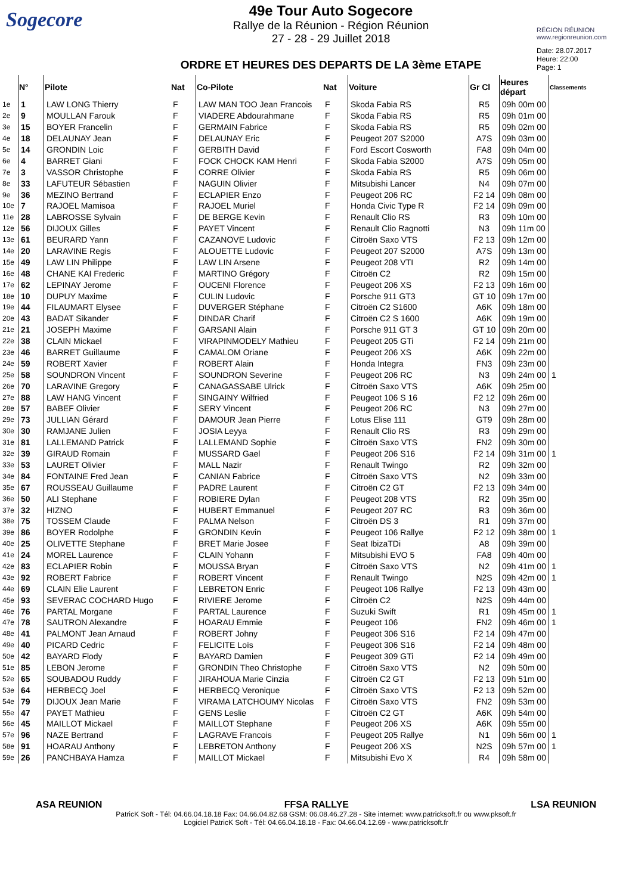Sogecore
49e Tour Auto Sogecore
Rallye de la Réunion - Région Réunion
27 - 28 - 29 Juillet 2018
ORDRE ET HEURES DES DEPARTS DE LA 3ème ETAPE
RÉGION RÉUNION
www.regionreunion.com
Date: 28.07.2017
Heure: 22:00
Page: 1
| | N° | Pilote | Nat | Co-Pilote | Nat | Voiture | Gr Cl | Heures départ | Classements |
| --- | --- | --- | --- | --- | --- | --- | --- | --- | --- |
| 1e | 1 | LAW LONG Thierry | F | LAW MAN TOO Jean Francois | F | Skoda Fabia RS | R5 | 09h 00m 00 | |
| 2e | 9 | MOULLAN Farouk | F | VIADERE Abdourahmane | F | Skoda Fabia RS | R5 | 09h 01m 00 | |
| 3e | 15 | BOYER Francelin | F | GERMAIN Fabrice | F | Skoda Fabia RS | R5 | 09h 02m 00 | |
| 4e | 18 | DELAUNAY Jean | F | DELAUNAY Eric | F | Peugeot 207 S2000 | A7S | 09h 03m 00 | |
| 5e | 14 | GRONDIN Loic | F | GERBITH David | F | Ford Escort Cosworth | FA8 | 09h 04m 00 | |
| 6e | 4 | BARRET Giani | F | FOCK CHOCK KAM Henri | F | Skoda Fabia S2000 | A7S | 09h 05m 00 | |
| 7e | 3 | VASSOR Christophe | F | CORRE Olivier | F | Skoda Fabia RS | R5 | 09h 06m 00 | |
| 8e | 33 | LAFUTEUR Sébastien | F | NAGUIN Olivier | F | Mitsubishi Lancer | N4 | 09h 07m 00 | |
| 9e | 36 | MEZINO Bertrand | F | ECLAPIER Enzo | F | Peugeot 206 RC | F2 14 | 09h 08m 00 | |
| 10e | 7 | RAJOEL Mamisoa | F | RAJOEL Muriel | F | Honda Civic Type R | F2 14 | 09h 09m 00 | |
| 11e | 28 | LABROSSE Sylvain | F | DE BERGE Kevin | F | Renault Clio RS | R3 | 09h 10m 00 | |
| 12e | 56 | DIJOUX Gilles | F | PAYET Vincent | F | Renault Clio Ragnotti | N3 | 09h 11m 00 | |
| 13e | 61 | BEURARD Yann | F | CAZANOVE Ludovic | F | Citroën Saxo VTS | F2 13 | 09h 12m 00 | |
| 14e | 20 | LARAVINE Regis | F | ALOUETTE Ludovic | F | Peugeot 207 S2000 | A7S | 09h 13m 00 | |
| 15e | 49 | LAW LIN Philippe | F | LAW LIN Arsene | F | Peugeot 208 VTI | R2 | 09h 14m 00 | |
| 16e | 48 | CHANE KAI Frederic | F | MARTINO Grégory | F | Citroën C2 | R2 | 09h 15m 00 | |
| 17e | 62 | LEPINAY Jerome | F | OUCENI Florence | F | Peugeot 206 XS | F2 13 | 09h 16m 00 | |
| 18e | 10 | DUPUY Maxime | F | CULIN Ludovic | F | Porsche 911 GT3 | GT 10 | 09h 17m 00 | |
| 19e | 44 | FILAUMART Elysee | F | DUVERGER Stéphane | F | Citroën C2 S1600 | A6K | 09h 18m 00 | |
| 20e | 43 | BADAT Sikander | F | DINDAR Charif | F | Citroën C2 S 1600 | A6K | 09h 19m 00 | |
| 21e | 21 | JOSEPH Maxime | F | GARSANI Alain | F | Porsche 911 GT 3 | GT 10 | 09h 20m 00 | |
| 22e | 38 | CLAIN Mickael | F | VIRAPINMODELY Mathieu | F | Peugeot 205 GTi | F2 14 | 09h 21m 00 | |
| 23e | 46 | BARRET Guillaume | F | CAMALOM Oriane | F | Peugeot 206 XS | A6K | 09h 22m 00 | |
| 24e | 59 | ROBERT Xavier | F | ROBERT Alain | F | Honda Integra | FN3 | 09h 23m 00 | |
| 25e | 58 | SOUNDRON Vincent | F | SOUNDRON Severine | F | Peugeot 206 RC | N3 | 09h 24m 00 | 1 |
| 26e | 70 | LARAVINE Gregory | F | CANAGASSABE Ulrick | F | Citroën Saxo VTS | A6K | 09h 25m 00 | |
| 27e | 88 | LAW HANG Vincent | F | SINGAINY Wilfried | F | Peugeot 106 S 16 | F2 12 | 09h 26m 00 | |
| 28e | 57 | BABEF Olivier | F | SERY Vincent | F | Peugeot 206 RC | N3 | 09h 27m 00 | |
| 29e | 73 | JULLIAN Gérard | F | DAMOUR Jean Pierre | F | Lotus Elise 111 | GT9 | 09h 28m 00 | |
| 30e | 30 | RAMJANE Julien | F | JOSIA Leyya | F | Renault Clio RS | R3 | 09h 29m 00 | |
| 31e | 81 | LALLEMAND Patrick | F | LALLEMAND Sophie | F | Citroën Saxo VTS | FN2 | 09h 30m 00 | |
| 32e | 39 | GIRAUD Romain | F | MUSSARD Gael | F | Peugeot 206 S16 | F2 14 | 09h 31m 00 | 1 |
| 33e | 53 | LAURET Olivier | F | MALL Nazir | F | Renault Twingo | R2 | 09h 32m 00 | |
| 34e | 84 | FONTAINE Fred Jean | F | CANIAN Fabrice | F | Citroën Saxo VTS | N2 | 09h 33m 00 | |
| 35e | 67 | ROUSSEAU Guillaume | F | PADRE Laurent | F | Citroën C2 GT | F2 13 | 09h 34m 00 | |
| 36e | 50 | ALI Stephane | F | ROBIERE Dylan | F | Peugeot 208 VTS | R2 | 09h 35m 00 | |
| 37e | 32 | HIZNO | F | HUBERT Emmanuel | F | Peugeot 207 RC | R3 | 09h 36m 00 | |
| 38e | 75 | TOSSEM Claude | F | PALMA Nelson | F | Citroën DS 3 | R1 | 09h 37m 00 | |
| 39e | 86 | BOYER Rodolphe | F | GRONDIN Kevin | F | Peugeot 106 Rallye | F2 12 | 09h 38m 00 | 1 |
| 40e | 25 | OLIVETTE Stephane | F | BRET Marie Josee | F | Seat IbizaTDi | A8 | 09h 39m 00 | |
| 41e | 24 | MOREL Laurence | F | CLAIN Yohann | F | Mitsubishi EVO 5 | FA8 | 09h 40m 00 | |
| 42e | 83 | ECLAPIER Robin | F | MOUSSA Bryan | F | Citroën Saxo VTS | N2 | 09h 41m 00 | 1 |
| 43e | 92 | ROBERT Fabrice | F | ROBERT Vincent | F | Renault Twingo | N2S | 09h 42m 00 | 1 |
| 44e | 69 | CLAIN Elie Laurent | F | LEBRETON Enric | F | Peugeot 106 Rallye | F2 13 | 09h 43m 00 | |
| 45e | 93 | SEVERAC COCHARD Hugo | F | RIVIERE Jerome | F | Citroën C2 | N2S | 09h 44m 00 | |
| 46e | 76 | PARTAL Morgane | F | PARTAL Laurence | F | Suzuki Swift | R1 | 09h 45m 00 | 1 |
| 47e | 78 | SAUTRON Alexandre | F | HOARAU Emmie | F | Peugeot 106 | FN2 | 09h 46m 00 | 1 |
| 48e | 41 | PALMONT Jean Arnaud | F | ROBERT Johny | F | Peugeot 306 S16 | F2 14 | 09h 47m 00 | |
| 49e | 40 | PICARD Cedric | F | FELICITE Loïs | F | Peugeot 306 S16 | F2 14 | 09h 48m 00 | |
| 50e | 42 | BAYARD Flody | F | BAYARD Damien | F | Peugeot 309 GTi | F2 14 | 09h 49m 00 | |
| 51e | 85 | LEBON Jerome | F | GRONDIN Theo Christophe | F | Citroën Saxo VTS | N2 | 09h 50m 00 | |
| 52e | 65 | SOUBADOU Ruddy | F | JIRAHOUA Marie Cinzia | F | Citroën C2 GT | F2 13 | 09h 51m 00 | |
| 53e | 64 | HERBECQ Joel | F | HERBECQ Veronique | F | Citroën Saxo VTS | F2 13 | 09h 52m 00 | |
| 54e | 79 | DIJOUX Jean Marie | F | VIRAMA LATCHOUMY Nicolas | F | Citroën Saxo VTS | FN2 | 09h 53m 00 | |
| 55e | 47 | PAYET Mathieu | F | GENS Leslie | F | Citroën C2 GT | A6K | 09h 54m 00 | |
| 56e | 45 | MAILLOT Mickael | F | MAILLOT Stephane | F | Peugeot 206 XS | A6K | 09h 55m 00 | |
| 57e | 96 | NAZE Bertrand | F | LAGRAVE Francois | F | Peugeot 205 Rallye | N1 | 09h 56m 00 | 1 |
| 58e | 91 | HOARAU Anthony | F | LEBRETON Anthony | F | Peugeot 206 XS | N2S | 09h 57m 00 | 1 |
| 59e | 26 | PANCHBAYA Hamza | F | MAILLOT Mickael | F | Mitsubishi Evo X | R4 | 09h 58m 00 | |
ASA REUNION FFSA RALLYE LSA REUNION
PatricK Soft - Tél: 04.66.04.18.18 Fax: 04.66.04.82.68 GSM: 06.08.46.27.28 - Site internet: www.patricksoft.fr ou www.pksoft.fr
Logiciel PatricK Soft - Tél: 04.66.04.18.18 - Fax: 04.66.04.12.69 - www.patricksoft.fr